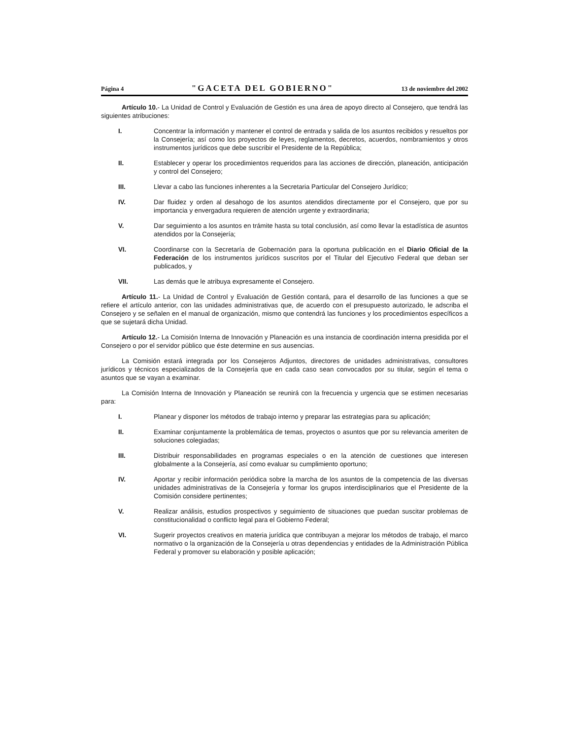Página 4 "GACETA DEL GOBIERNO" 13 de noviembre del 2002
Artículo 10.- La Unidad de Control y Evaluación de Gestión es una área de apoyo directo al Consejero, que tendrá las siguientes atribuciones:
I. Concentrar la información y mantener el control de entrada y salida de los asuntos recibidos y resueltos por la Consejería; así como los proyectos de leyes, reglamentos, decretos, acuerdos, nombramientos y otros instrumentos jurídicos que debe suscribir el Presidente de la República;
II. Establecer y operar los procedimientos requeridos para las acciones de dirección, planeación, anticipación y control del Consejero;
III. Llevar a cabo las funciones inherentes a la Secretaria Particular del Consejero Jurídico;
IV. Dar fluidez y orden al desahogo de los asuntos atendidos directamente por el Consejero, que por su importancia y envergadura requieren de atención urgente y extraordinaria;
V. Dar seguimiento a los asuntos en trámite hasta su total conclusión, así como llevar la estadística de asuntos atendidos por la Consejería;
VI. Coordinarse con la Secretaría de Gobernación para la oportuna publicación en el Diario Oficial de la Federación de los instrumentos jurídicos suscritos por el Titular del Ejecutivo Federal que deban ser publicados, y
VII. Las demás que le atribuya expresamente el Consejero.
Artículo 11.- La Unidad de Control y Evaluación de Gestión contará, para el desarrollo de las funciones a que se refiere el artículo anterior, con las unidades administrativas que, de acuerdo con el presupuesto autorizado, le adscriba el Consejero y se señalen en el manual de organización, mismo que contendrá las funciones y los procedimientos específicos a que se sujetará dicha Unidad.
Artículo 12.- La Comisión Interna de Innovación y Planeación es una instancia de coordinación interna presidida por el Consejero o por el servidor público que éste determine en sus ausencias.
La Comisión estará integrada por los Consejeros Adjuntos, directores de unidades administrativas, consultores jurídicos y técnicos especializados de la Consejería que en cada caso sean convocados por su titular, según el tema o asuntos que se vayan a examinar.
La Comisión Interna de Innovación y Planeación se reunirá con la frecuencia y urgencia que se estimen necesarias para:
I. Planear y disponer los métodos de trabajo interno y preparar las estrategias para su aplicación;
II. Examinar conjuntamente la problemática de temas, proyectos o asuntos que por su relevancia ameriten de soluciones colegiadas;
III. Distribuir responsabilidades en programas especiales o en la atención de cuestiones que interesen globalmente a la Consejería, así como evaluar su cumplimiento oportuno;
IV. Aportar y recibir información periódica sobre la marcha de los asuntos de la competencia de las diversas unidades administrativas de la Consejería y formar los grupos interdisciplinarios que el Presidente de la Comisión considere pertinentes;
V. Realizar análisis, estudios prospectivos y seguimiento de situaciones que puedan suscitar problemas de constitucionalidad o conflicto legal para el Gobierno Federal;
VI. Sugerir proyectos creativos en materia jurídica que contribuyan a mejorar los métodos de trabajo, el marco normativo o la organización de la Consejería u otras dependencias y entidades de la Administración Pública Federal y promover su elaboración y posible aplicación;